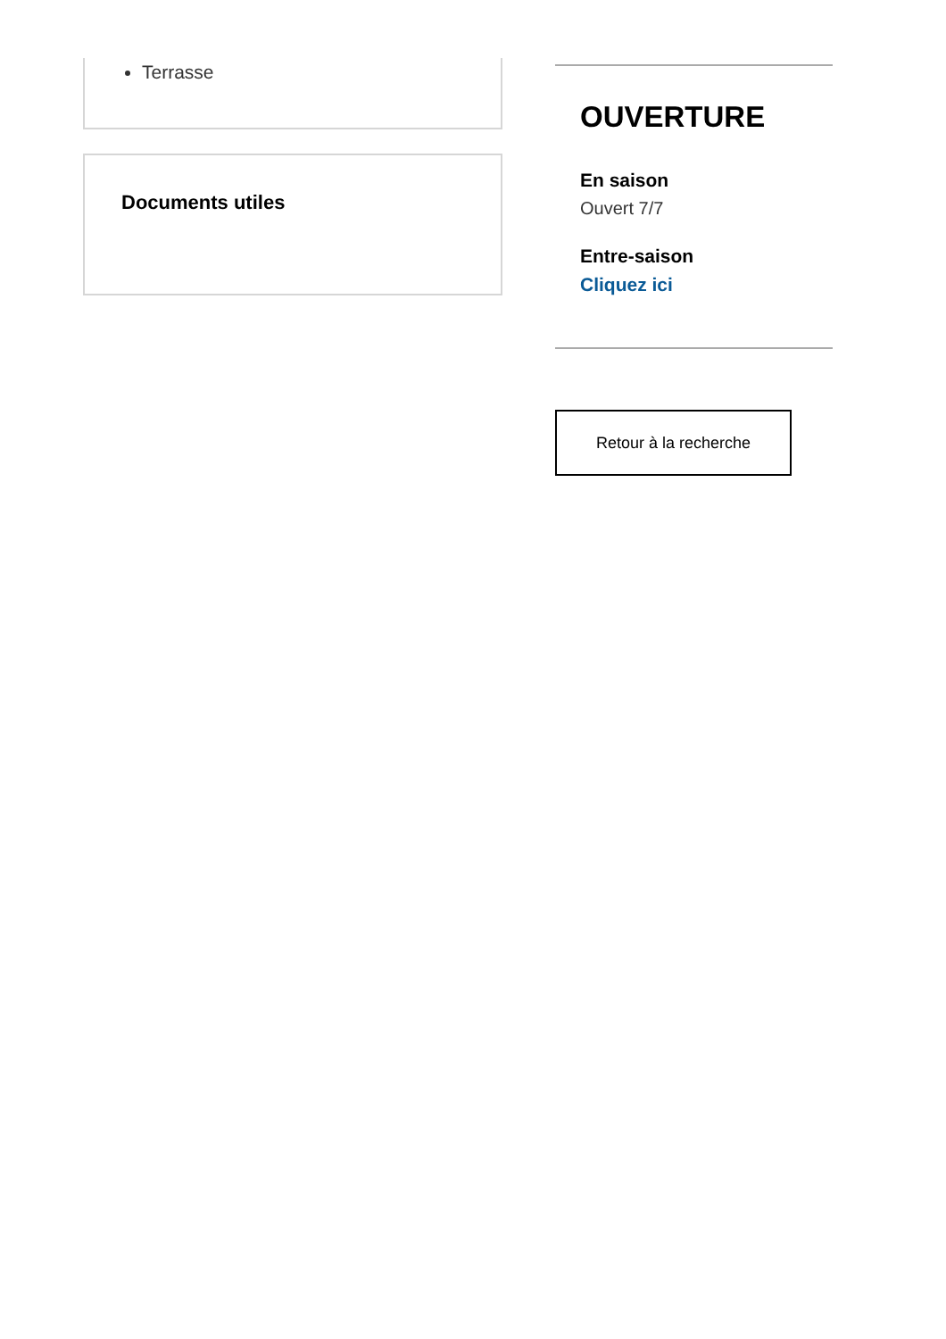Terrasse
Documents utiles
OUVERTURE
En saison
Ouvert 7/7
Entre-saison
Cliquez ici
Retour à la recherche